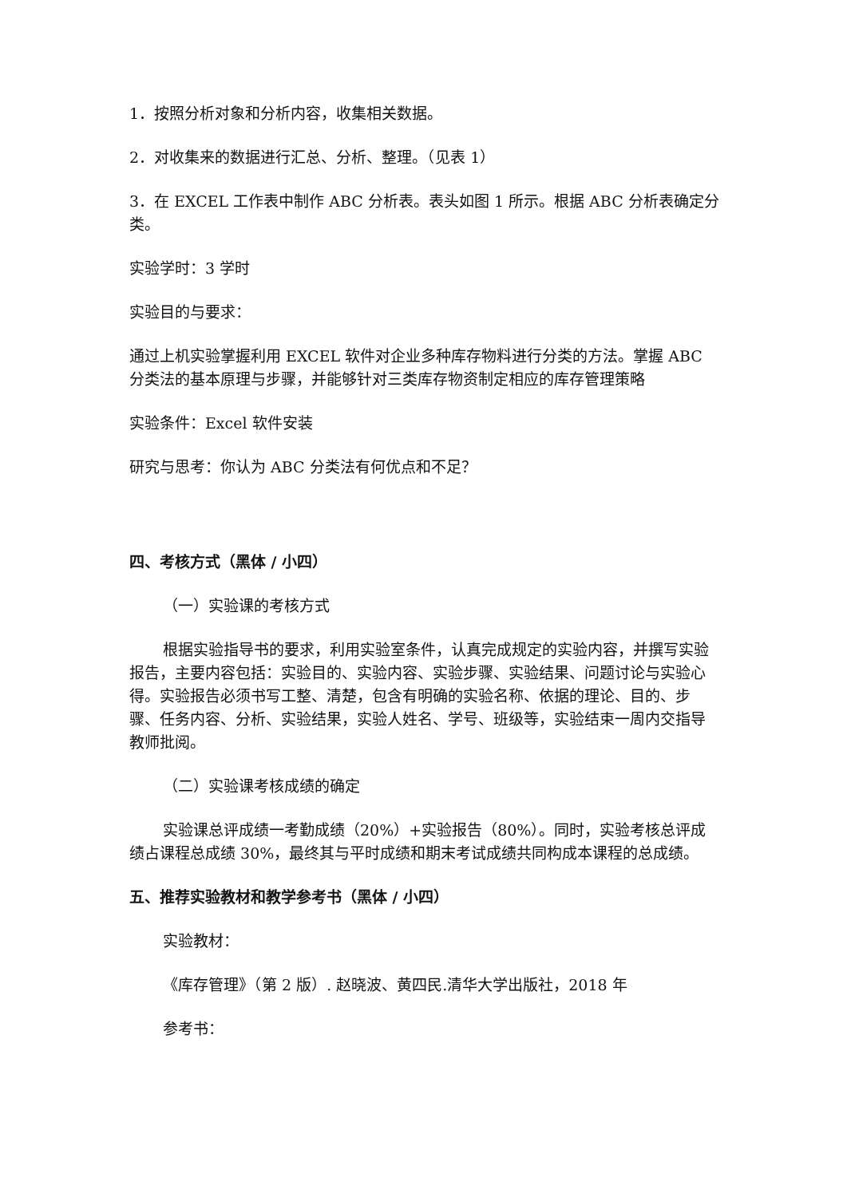1．按照分析对象和分析内容，收集相关数据。
2．对收集来的数据进行汇总、分析、整理。（见表 1）
3．在 EXCEL 工作表中制作 ABC 分析表。表头如图 1 所示。根据 ABC 分析表确定分类。
实验学时：3 学时
实验目的与要求：
通过上机实验掌握利用 EXCEL 软件对企业多种库存物料进行分类的方法。掌握 ABC 分类法的基本原理与步骤，并能够针对三类库存物资制定相应的库存管理策略
实验条件：Excel 软件安装
研究与思考：你认为 ABC 分类法有何优点和不足？
四、考核方式（黑体 / 小四）
（一）实验课的考核方式
根据实验指导书的要求，利用实验室条件，认真完成规定的实验内容，并撰写实验报告，主要内容包括：实验目的、实验内容、实验步骤、实验结果、问题讨论与实验心得。实验报告必须书写工整、清楚，包含有明确的实验名称、依据的理论、目的、步骤、任务内容、分析、实验结果，实验人姓名、学号、班级等，实验结束一周内交指导教师批阅。
（二）实验课考核成绩的确定
实验课总评成绩一考勤成绩（20%）+实验报告（80%）。同时，实验考核总评成绩占课程总成绩 30%，最终其与平时成绩和期末考试成绩共同构成本课程的总成绩。
五、推荐实验教材和教学参考书（黑体 / 小四）
实验教材：
《库存管理》（第 2 版）. 赵晓波、黄四民.清华大学出版社，2018 年
参考书：